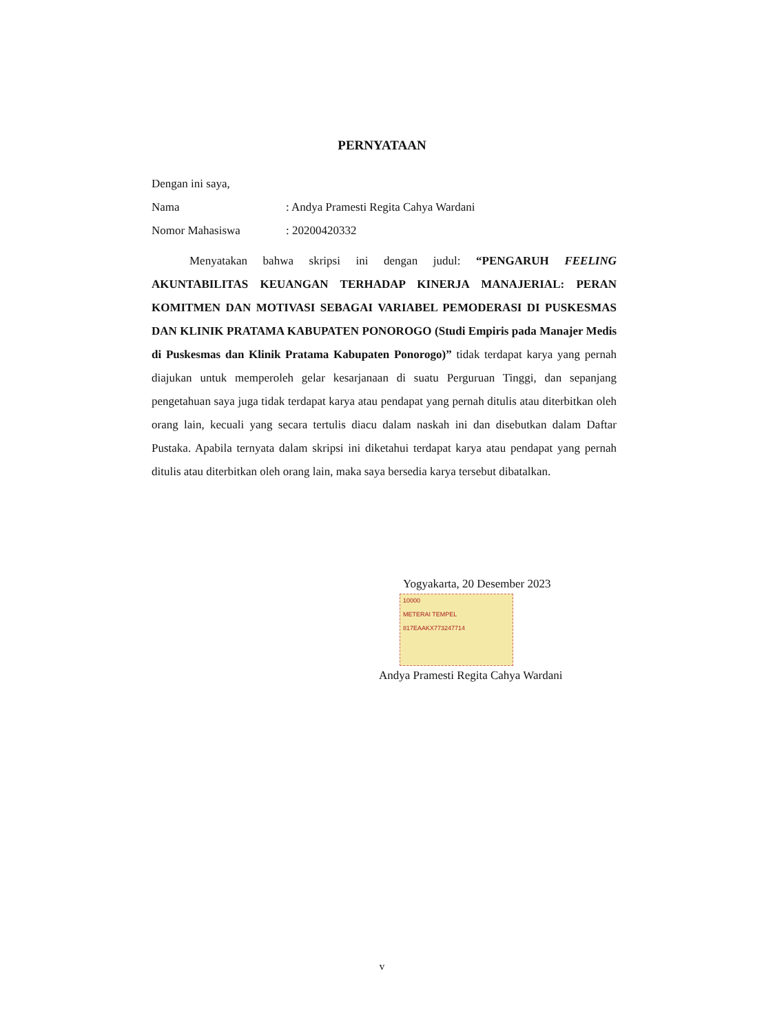PERNYATAAN
Dengan ini saya,
Nama: Andya Pramesti Regita Cahya Wardani
Nomor Mahasiswa: 20200420332
Menyatakan bahwa skripsi ini dengan judul: “PENGARUH FEELING AKUNTABILITAS KEUANGAN TERHADAP KINERJA MANAJERIAL: PERAN KOMITMEN DAN MOTIVASI SEBAGAI VARIABEL PEMODERASI DI PUSKESMAS DAN KLINIK PRATAMA KABUPATEN PONOROGO (Studi Empiris pada Manajer Medis di Puskesmas dan Klinik Pratama Kabupaten Ponorogo)” tidak terdapat karya yang pernah diajukan untuk memperoleh gelar kesarjanaan di suatu Perguruan Tinggi, dan sepanjang pengetahuan saya juga tidak terdapat karya atau pendapat yang pernah ditulis atau diterbitkan oleh orang lain, kecuali yang secara tertulis diacu dalam naskah ini dan disebutkan dalam Daftar Pustaka. Apabila ternyata dalam skripsi ini diketahui terdapat karya atau pendapat yang pernah ditulis atau diterbitkan oleh orang lain, maka saya bersedia karya tersebut dibatalkan.
Yogyakarta, 20 Desember 2023
10000
METERAI TEMPEL
817EAAKX773247714
Andya Pramesti Regita Cahya Wardani
v